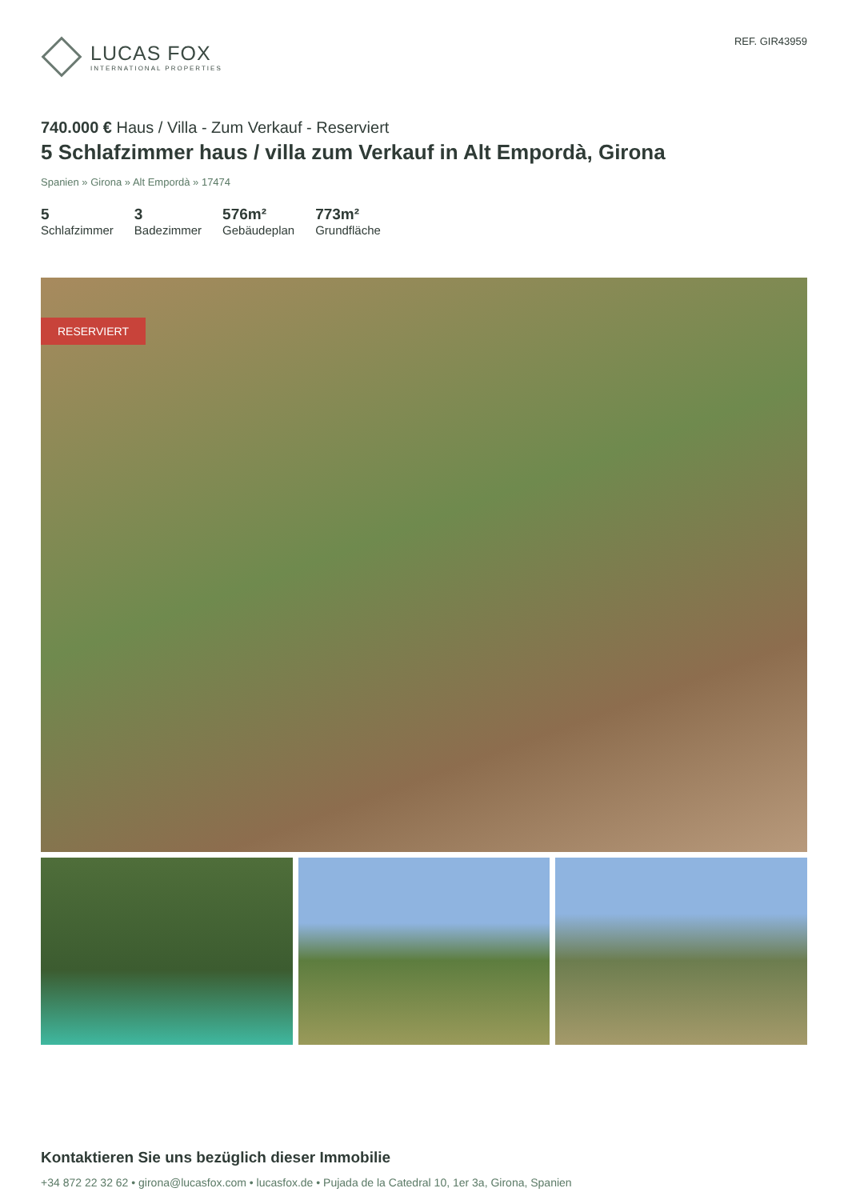LUCAS FOX
INTERNATIONAL PROPERTIES
REF. GIR43959
740.000 € Haus / Villa - Zum Verkauf - Reserviert
5 Schlafzimmer haus / villa zum Verkauf in Alt Empordà, Girona
Spanien » Girona » Alt Empordà » 17474
5
Schlafzimmer
3
Badezimmer
576m²
Gebäudeplan
773m²
Grundfläche
RESERVIERT
Kontaktieren Sie uns bezüglich dieser Immobilie
+34 872 22 32 62 • girona@lucasfox.com • lucasfox.de • Pujada de la Catedral 10, 1er 3a, Girona, Spanien